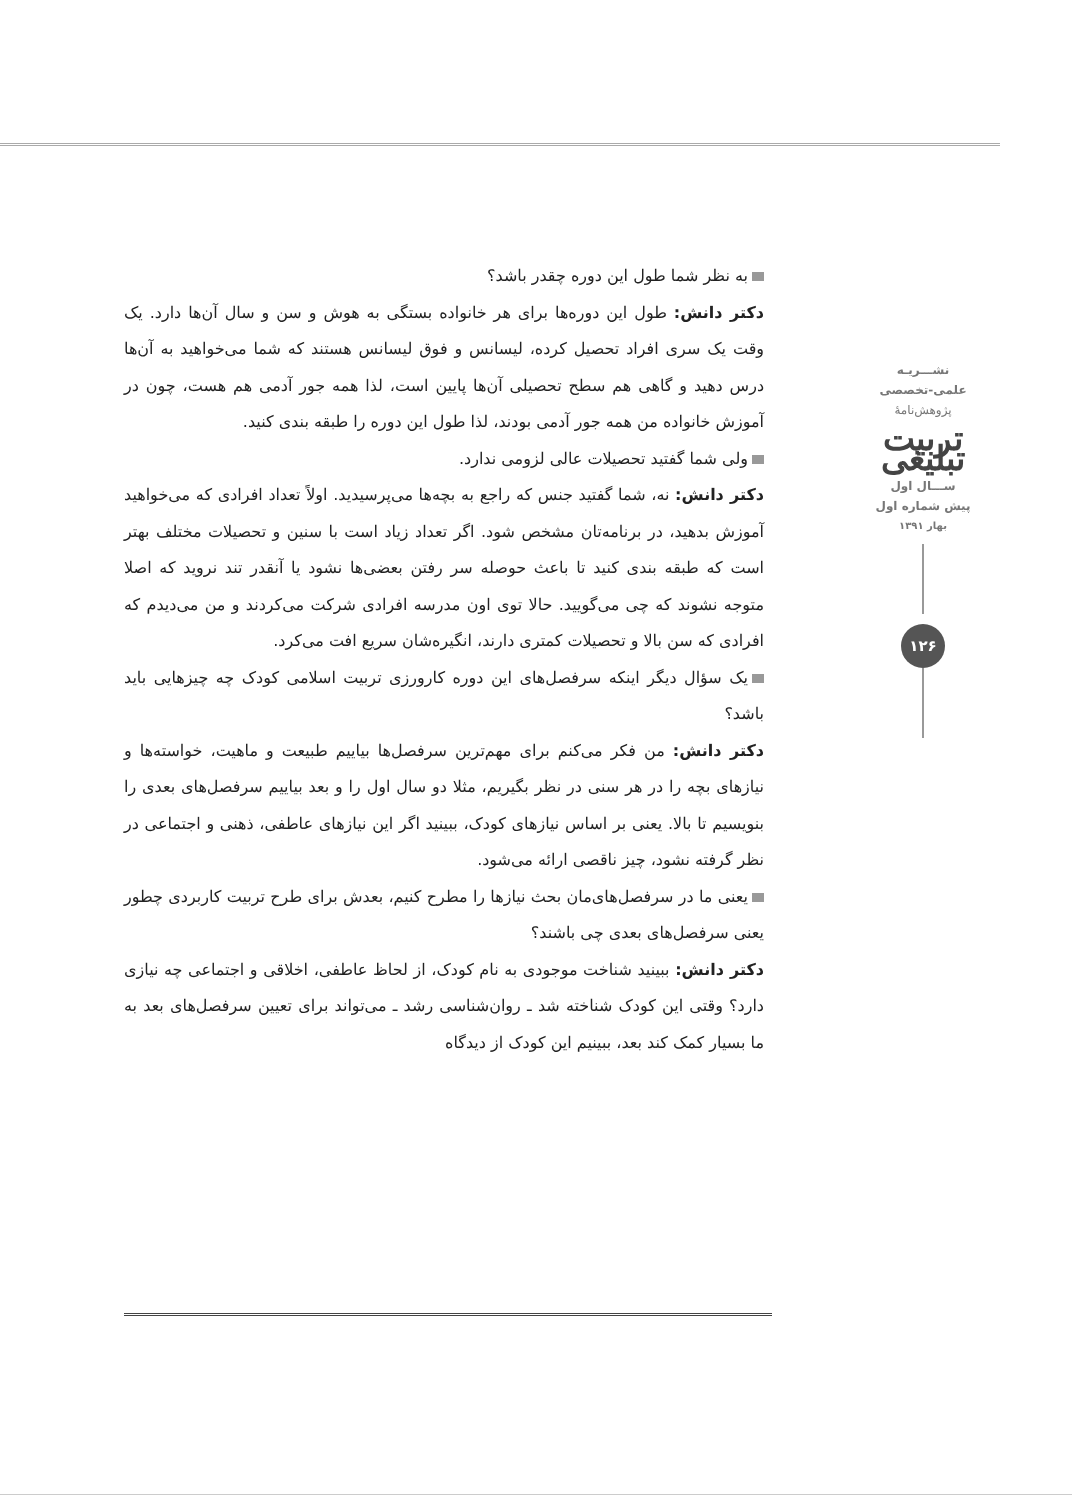به نظر شما طول این دوره چقدر باشد؟
دکتر دانش: طول این دوره‌ها برای هر خانواده بستگی به هوش و سن و سال آن‌ها دارد. یک وقت یک سری افراد تحصیل کرده، لیسانس و فوق لیسانس هستند که شما می‌خواهید به آن‌ها درس دهید و گاهی هم سطح تحصیلی آن‌ها پایین است، لذا همه جور آدمی هم هست، چون در آموزش خانواده من همه جور آدمی بودند، لذا طول این دوره را طبقه بندی کنید.
ولی شما گفتید تحصیلات عالی لزومی ندارد.
دکتر دانش: نه، شما گفتید جنس که راجع به بچه‌ها می‌پرسیدید. اولاً تعداد افرادی که می‌خواهید آموزش بدهید، در برنامه‌تان مشخص شود. اگر تعداد زیاد است با سنین و تحصیلات مختلف بهتر است که طبقه بندی کنید تا باعث حوصله سر رفتن بعضی‌ها نشود یا آنقدر تند نروید که اصلا متوجه نشوند که چی می‌گویید. حالا توی اون مدرسه افرادی شرکت می‌کردند و من می‌دیدم که افرادی که سن بالا و تحصیلات کمتری دارند، انگیره‌شان سریع افت می‌کرد.
یک سؤال دیگر اینکه سرفصل‌های این دوره کارورزی تربیت اسلامی کودک چه چیزهایی باید باشد؟
دکتر دانش: من فکر می‌کنم برای مهم‌ترین سرفصل‌ها بیاییم طبیعت و ماهیت، خواسته‌ها و نیازهای بچه را در هر سنی در نظر بگیریم، مثلا دو سال اول را و بعد بیاییم سرفصل‌های بعدی را بنویسیم تا بالا. یعنی بر اساس نیازهای کودک، ببینید اگر این نیازهای عاطفی، ذهنی و اجتماعی در نظر گرفته نشود، چیز ناقصی ارائه می‌شود.
یعنی ما در سرفصل‌های‌مان بحث نیازها را مطرح کنیم، بعدش برای طرح تربیت کاربردی چطور یعنی سرفصل‌های بعدی چی باشند؟
دکتر دانش: ببینید شناخت موجودی به نام کودک، از لحاظ عاطفی، اخلاقی و اجتماعی چه نیازی دارد؟ وقتی این کودک شناخته شد ـ روان‌شناسی رشد ـ می‌تواند برای تعیین سرفصل‌های بعد به ما بسیار کمک کند بعد، ببینیم این کودک از دیدگاه
نشـــریـه
علمی-تخصصی
پژوهش‌نامهٔ
تربیت تبلیغی
ســـال اول
پیش شماره اول
بهار ۱۳۹۱
۱۲۶